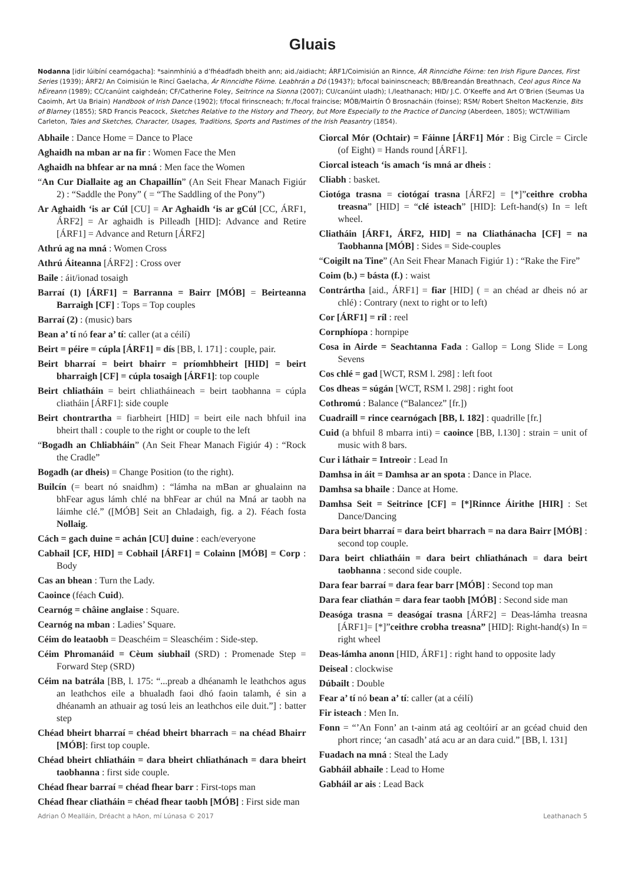Gluais
Nodanna [idir lúibíní cearnógacha]: *sainmhíniú a d’fhéadfadh bheith ann; aid./aidiacht; ÁRF1/Coimisiún an Rinnce, ÁR Rinncidhe Fóirne: ten Irish Figure Dances, First Series (1939); ÁRF2/ An Coimisiún le Rincí Gaelacha, Ár Rinncidhe Fóirne. Leabhrán a Dó (1943?); b/focal baininscneach; BB/Breandán Breathnach, Ceol agus Rince Na hÉireann (1989); CC/canúint caighdeán; CF/Catherine Foley, Seitrince na Sionna (2007); CU/canúint uladh); l./leathanach; HID/ J.C. O’Keeffe and Art O’Brien (Seumas Ua Caoimh, Art Ua Briain) Handbook of Irish Dance (1902); f/focal firinscneach; fr./focal fraincise; MÓB/Mairtín Ó Brosnacháin (foinse); RSM/ Robert Shelton MacKenzie, Bits of Blarney (1855); SRD Francis Peacock, Sketches Relative to the History and Theory, but More Especially to the Practice of Dancing (Aberdeen, 1805); WCT/William Carleton, Tales and Sketches, Character, Usages, Traditions, Sports and Pastimes of the Irish Peasantry (1854).
Abhaile : Dance Home = Dance to Place
Aghaidh na mban ar na fir : Women Face the Men
Aghaidh na bhfear ar na mná : Men face the Women
“An Cur Diallaite ag an Chapaillín” (An Seit Fhear Manach Figiúr 2) : “Saddle the Pony” ( = “The Saddling of the Pony”)
Ar Aghaidh ‘is ar Cúl [CU] = Ar Aghaidh ‘is ar gCúl [CC, ÁRF1, ÁRF2] = Ar aghaidh is Pilleadh [HID]: Advance and Retire [ÁRF1] = Advance and Return [ÁRF2]
Athrú ag na mná : Women Cross
Athrú Áiteanna [ÁRF2] : Cross over
Baile : áit/ionad tosaigh
Barraí (1) [ÁRF1] = Barranna = Bairr [MÓB] = Beirteanna Barraigh [CF] : Tops = Top couples
Barraí (2) : (music) bars
Bean a’ tí nó fear a’ tí: caller (at a céilí)
Beirt = péire = cúpla [ÁRF1] = dís [BB, l. 171] : couple, pair.
Beirt bharraí = beirt bhairr = príomhbheirt [HID] = beirt bharraigh [CF] = cúpla tosaigh [ÁRF1]: top couple
Beirt chliatháin = beirt chliatháineach = beirt taobhanna = cúpla cliatháin [ÁRF1]: side couple
Beirt chontrartha = fiarbheirt [HID] = beirt eile nach bhfuil ina bheirt thall : couple to the right or couple to the left
“Bogadh an Chliabháin” (An Seit Fhear Manach Figiúr 4) : “Rock the Cradle”
Bogadh (ar dheis) = Change Position (to the right).
Builcín (= beart nó snaidhm) : “lámha na mBan ar ghualainn na bhFear agus lámh chlé na bhFear ar chúl na Mná ar taobh na láimhe clé.” ([MÓB] Seit an Chladaigh, fig. a 2). Féach fosta Nollaig.
Cách = gach duine = achán [CU] duine : each/everyone
Cabhail [CF, HID] = Cobhail [ÁRF1] = Colainn [MÓB] = Corp : Body
Cas an bhean : Turn the Lady.
Caoince (féach Cuid).
Cearnóg = châine anglaise : Square.
Cearnóg na mban : Ladies’ Square.
Céim do leataobh = Deaschéim = Sleaschéim : Side-step.
Céim Phromanáid = Cèum siubhail (SRD) : Promenade Step = Forward Step (SRD)
Céim na batrála [BB, l. 175: “...preab a dhéanamh le leathchos agus an leathchos eile a bhualadh faoi dhó faoin talamh, é sin a dhéanamh an athuair ag tosú leis an leathchos eile duit.”] : batter step
Chéad bheirt bharraí = chéad bheirt bharrach = na chéad Bhairr [MÓB]: first top couple.
Chéad bheirt chliatháin = dara bheirt chliathánach = dara bheirt taobhanna : first side couple.
Chéad fhear barraí = chéad fhear barr : First-tops man
Chéad fhear cliatháin = chéad fhear taobh [MÓB] : First side man
Ciorcal Mór (Ochtair) = Fáinne [ÁRF1] Mór : Big Circle = Circle (of Eight) = Hands round [ÁRF1].
Ciorcal isteach ‘is amach ‘is mná ar dheis :
Cliabh : basket.
Ciotóga trasna = ciotógaí trasna [ÁRF2] = [*]”ceithre crobha treasna” [HID] = “clé isteach” [HID]: Left-hand(s) In = left wheel.
Cliatháin [ÁRF1, ÁRF2, HID] = na Cliathánacha [CF] = na Taobhanna [MÓB] : Sides = Side-couples
“Coigilt na Tine” (An Seit Fhear Manach Figiúr 1) : “Rake the Fire”
Coim (b.) = básta (f.) : waist
Contrártha [aid., ÁRF1] = fiar [HID] ( = an chéad ar dheis nó ar chlé) : Contrary (next to right or to left)
Cor [ÁRF1] = ríl : reel
Cornphíopa : hornpipe
Cosa in Airde = Seachtanna Fada : Gallop = Long Slide = Long Sevens
Cos chlé = gad [WCT, RSM l. 298] : left foot
Cos dheas = súgán [WCT, RSM l. 298] : right foot
Cothromú : Balance (“Balancez” [fr.])
Cuadraill = rince cearnógach [BB, l. 182] : quadrille [fr.]
Cuid (a bhfuil 8 mbarra inti) = caoince [BB, l.130] : strain = unit of music with 8 bars.
Cur i láthair = Intreoir : Lead In
Damhsa in áit = Damhsa ar an spota : Dance in Place.
Damhsa sa bhaile : Dance at Home.
Damhsa Seit = Seitrince [CF] = [*]Rinnce Áirithe [HIR] : Set Dance/Dancing
Dara beirt bharraí = dara beirt bharrach = na dara Bairr [MÓB] : second top couple.
Dara beirt chliatháin = dara beirt chliathánach = dara beirt taobhanna : second side couple.
Dara fear barraí = dara fear barr [MÓB] : Second top man
Dara fear cliathán = dara fear taobh [MÓB] : Second side man
Deasóga trasna = deasógaí trasna [ÁRF2] = Deas-lámha treasna [ÁRF1]= [*]”ceithre crobha treasna” [HID]: Right-hand(s) In = right wheel
Deas-lámha anonn [HID, ÁRF1] : right hand to opposite lady
Deiseal : clockwise
Dúbailt : Double
Fear a’ tí nó bean a’ tí: caller (at a céilí)
Fir isteach : Men In.
Fonn = “’An Fonn’ an t-ainm atá ag ceoltóirí ar an gcéad chuid den phort rince; ‘an casadh’ atá acu ar an dara cuid.” [BB, l. 131]
Fuadach na mná : Steal the Lady
Gabháil abhaile : Lead to Home
Gabháil ar ais : Lead Back
Adrian Ó Mealláin, Dréacht a hAon, mí Lúnasa © 2017 Leathanach 5